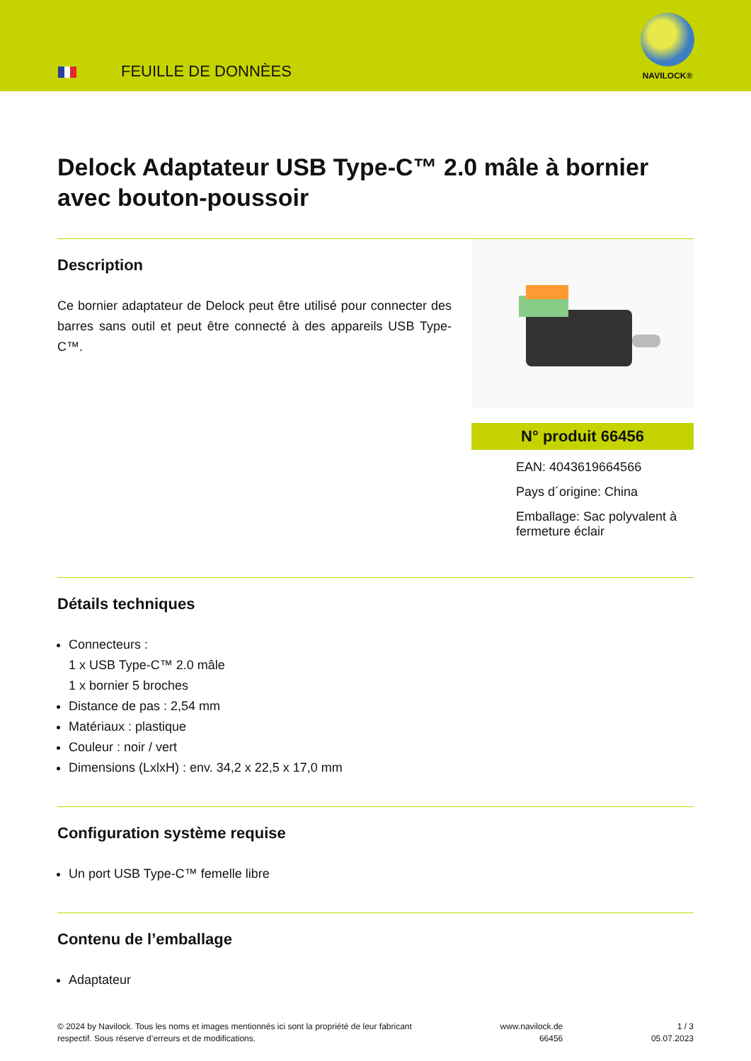FEUILLE DE DONNÈES
NAVILOCK®
Delock Adaptateur USB Type-C™ 2.0 mâle à bornier avec bouton-poussoir
Description
Ce bornier adaptateur de Delock peut être utilisé pour connecter des barres sans outil et peut être connecté à des appareils USB Type-C™.
N° produit 66456
EAN: 4043619664566
Pays d´origine: China
Emballage: Sac polyvalent à fermeture éclair
Détails techniques
Connecteurs :
1 x USB Type-C™ 2.0 mâle
1 x bornier 5 broches
Distance de pas : 2,54 mm
Matériaux : plastique
Couleur : noir / vert
Dimensions (LxlxH) : env. 34,2 x 22,5 x 17,0 mm
Configuration système requise
Un port USB Type-C™ femelle libre
Contenu de l’emballage
Adaptateur
© 2024 by Navilock. Tous les noms et images mentionnés ici sont la propriété de leur fabricant
respectif. Sous réserve d’erreurs et de modifications.
www.navilock.de
66456
1 / 3
05.07.2023